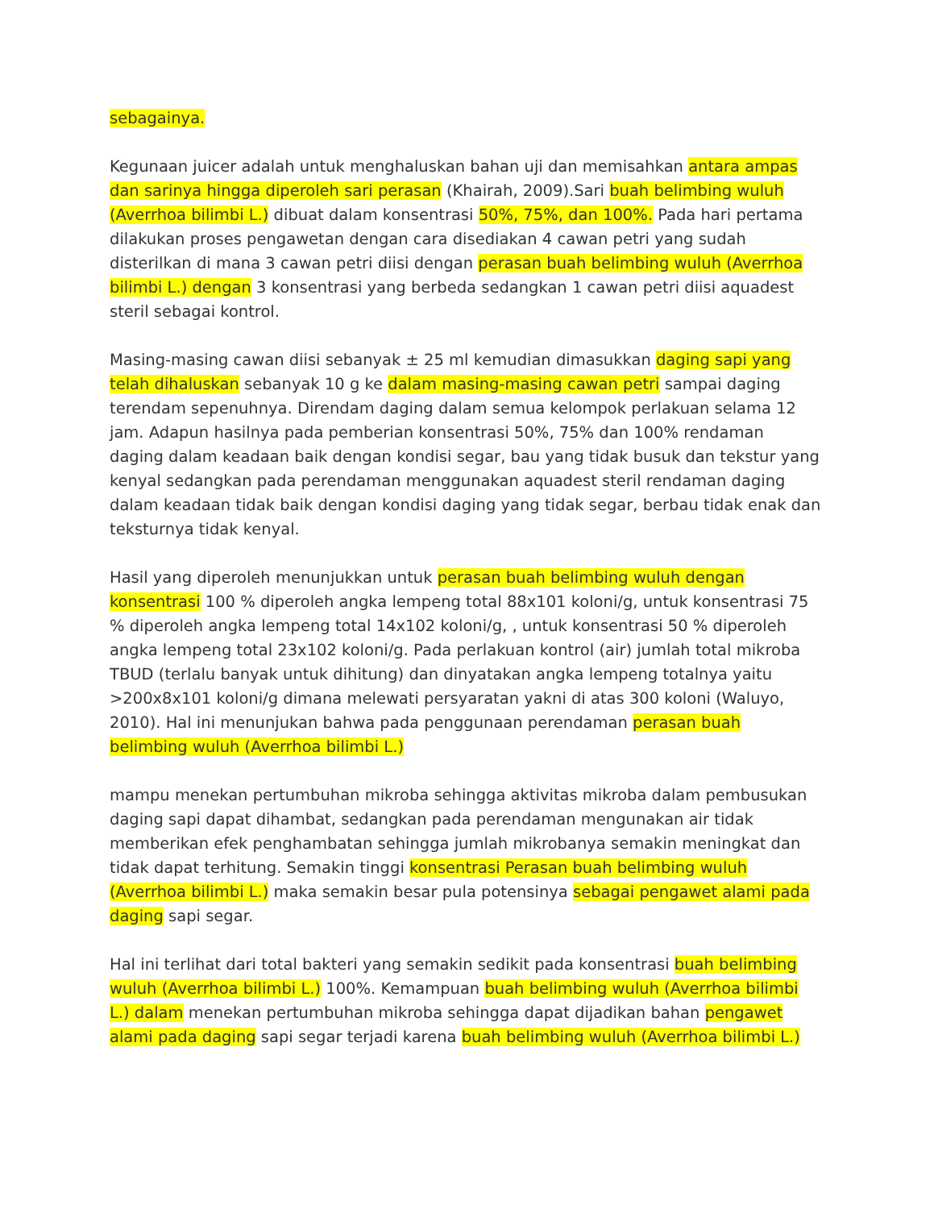sebagainya.
Kegunaan juicer adalah untuk menghaluskan bahan uji dan memisahkan antara ampas dan sarinya hingga diperoleh sari perasan (Khairah, 2009).Sari buah belimbing wuluh (Averrhoa bilimbi L.) dibuat dalam konsentrasi 50%, 75%, dan 100%. Pada hari pertama dilakukan proses pengawetan dengan cara disediakan 4 cawan petri yang sudah disterilkan di mana 3 cawan petri diisi dengan perasan buah belimbing wuluh (Averrhoa bilimbi L.) dengan 3 konsentrasi yang berbeda sedangkan 1 cawan petri diisi aquadest steril sebagai kontrol.
Masing-masing cawan diisi sebanyak ± 25 ml kemudian dimasukkan daging sapi yang telah dihaluskan sebanyak 10 g ke dalam masing-masing cawan petri sampai daging terendam sepenuhnya. Direndam daging dalam semua kelompok perlakuan selama 12 jam. Adapun hasilnya pada pemberian konsentrasi 50%, 75% dan 100% rendaman daging dalam keadaan baik dengan kondisi segar, bau yang tidak busuk dan tekstur yang kenyal sedangkan pada perendaman menggunakan aquadest steril rendaman daging dalam keadaan tidak baik dengan kondisi daging yang tidak segar, berbau tidak enak dan teksturnya tidak kenyal.
Hasil yang diperoleh menunjukkan untuk perasan buah belimbing wuluh dengan konsentrasi 100 % diperoleh angka lempeng total 88x101 koloni/g, untuk konsentrasi 75 % diperoleh angka lempeng total 14x102 koloni/g, , untuk konsentrasi 50 % diperoleh angka lempeng total 23x102 koloni/g. Pada perlakuan kontrol (air) jumlah total mikroba TBUD (terlalu banyak untuk dihitung) dan dinyatakan angka lempeng totalnya yaitu >200x8x101 koloni/g dimana melewati persyaratan yakni di atas 300 koloni (Waluyo, 2010). Hal ini menunjukan bahwa pada penggunaan perendaman perasan buah belimbing wuluh (Averrhoa bilimbi L.)
mampu menekan pertumbuhan mikroba sehingga aktivitas mikroba dalam pembusukan daging sapi dapat dihambat, sedangkan pada perendaman mengunakan air tidak memberikan efek penghambatan sehingga jumlah mikrobanya semakin meningkat dan tidak dapat terhitung. Semakin tinggi konsentrasi Perasan buah belimbing wuluh (Averrhoa bilimbi L.) maka semakin besar pula potensinya sebagai pengawet alami pada daging sapi segar.
Hal ini terlihat dari total bakteri yang semakin sedikit pada konsentrasi buah belimbing wuluh (Averrhoa bilimbi L.) 100%. Kemampuan buah belimbing wuluh (Averrhoa bilimbi L.) dalam menekan pertumbuhan mikroba sehingga dapat dijadikan bahan pengawet alami pada daging sapi segar terjadi karena buah belimbing wuluh (Averrhoa bilimbi L.)